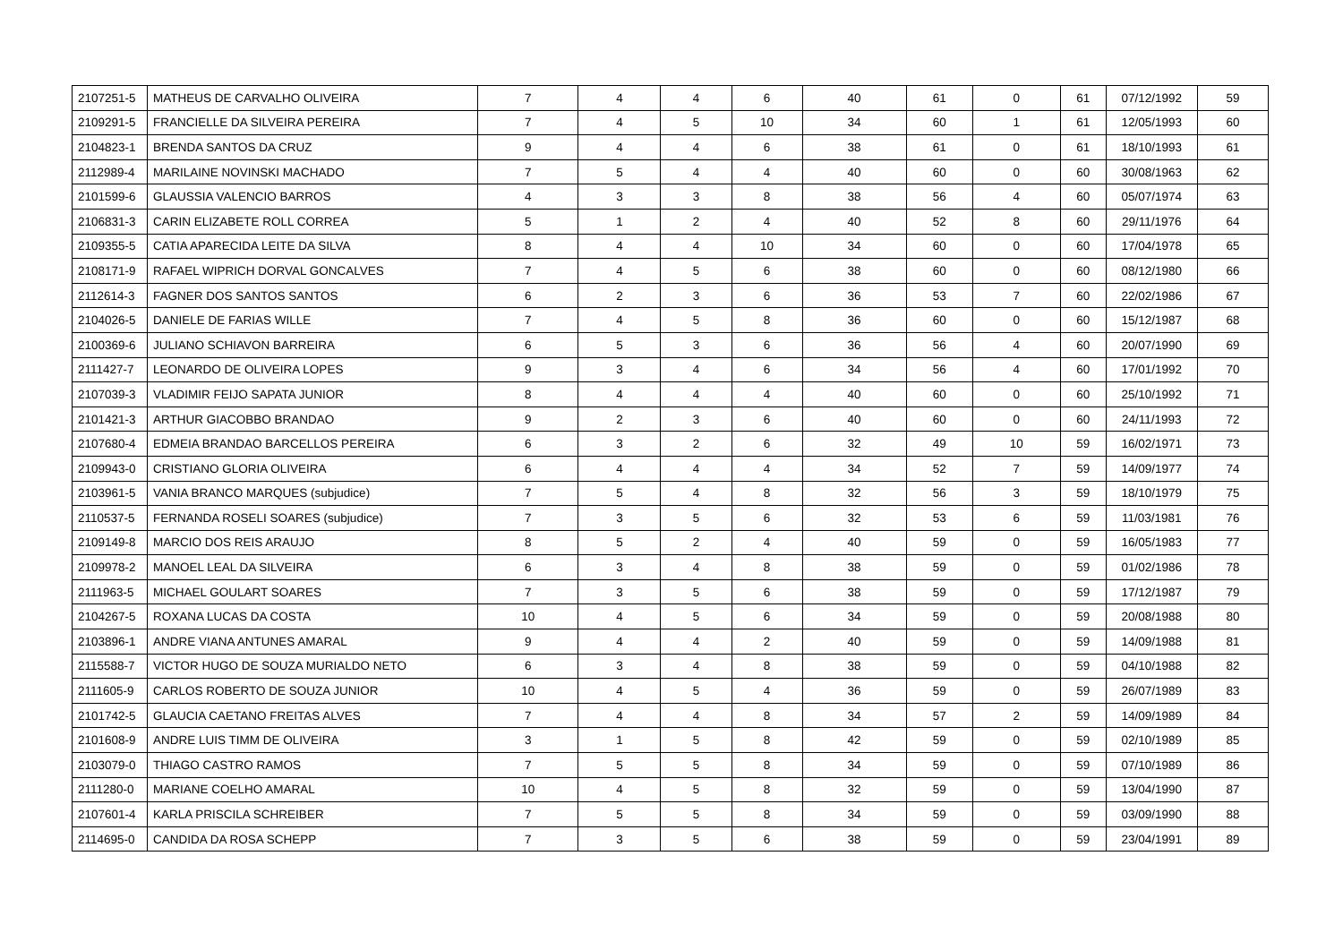| 2107251-5 | MATHEUS DE CARVALHO OLIVEIRA | 7 | 4 | 4 | 6 | 40 | 61 | 0 | 61 | 07/12/1992 | 59 |
| 2109291-5 | FRANCIELLE DA SILVEIRA PEREIRA | 7 | 4 | 5 | 10 | 34 | 60 | 1 | 61 | 12/05/1993 | 60 |
| 2104823-1 | BRENDA SANTOS DA CRUZ | 9 | 4 | 4 | 6 | 38 | 61 | 0 | 61 | 18/10/1993 | 61 |
| 2112989-4 | MARILAINE NOVINSKI MACHADO | 7 | 5 | 4 | 4 | 40 | 60 | 0 | 60 | 30/08/1963 | 62 |
| 2101599-6 | GLAUSSIA VALENCIO BARROS | 4 | 3 | 3 | 8 | 38 | 56 | 4 | 60 | 05/07/1974 | 63 |
| 2106831-3 | CARIN ELIZABETE ROLL CORREA | 5 | 1 | 2 | 4 | 40 | 52 | 8 | 60 | 29/11/1976 | 64 |
| 2109355-5 | CATIA APARECIDA LEITE DA SILVA | 8 | 4 | 4 | 10 | 34 | 60 | 0 | 60 | 17/04/1978 | 65 |
| 2108171-9 | RAFAEL WIPRICH DORVAL GONCALVES | 7 | 4 | 5 | 6 | 38 | 60 | 0 | 60 | 08/12/1980 | 66 |
| 2112614-3 | FAGNER DOS SANTOS SANTOS | 6 | 2 | 3 | 6 | 36 | 53 | 7 | 60 | 22/02/1986 | 67 |
| 2104026-5 | DANIELE DE FARIAS WILLE | 7 | 4 | 5 | 8 | 36 | 60 | 0 | 60 | 15/12/1987 | 68 |
| 2100369-6 | JULIANO SCHIAVON BARREIRA | 6 | 5 | 3 | 6 | 36 | 56 | 4 | 60 | 20/07/1990 | 69 |
| 2111427-7 | LEONARDO DE OLIVEIRA LOPES | 9 | 3 | 4 | 6 | 34 | 56 | 4 | 60 | 17/01/1992 | 70 |
| 2107039-3 | VLADIMIR FEIJO SAPATA JUNIOR | 8 | 4 | 4 | 4 | 40 | 60 | 0 | 60 | 25/10/1992 | 71 |
| 2101421-3 | ARTHUR GIACOBBO BRANDAO | 9 | 2 | 3 | 6 | 40 | 60 | 0 | 60 | 24/11/1993 | 72 |
| 2107680-4 | EDMEIA BRANDAO BARCELLOS PEREIRA | 6 | 3 | 2 | 6 | 32 | 49 | 10 | 59 | 16/02/1971 | 73 |
| 2109943-0 | CRISTIANO GLORIA OLIVEIRA | 6 | 4 | 4 | 4 | 34 | 52 | 7 | 59 | 14/09/1977 | 74 |
| 2103961-5 | VANIA BRANCO MARQUES (subjudice) | 7 | 5 | 4 | 8 | 32 | 56 | 3 | 59 | 18/10/1979 | 75 |
| 2110537-5 | FERNANDA ROSELI SOARES (subjudice) | 7 | 3 | 5 | 6 | 32 | 53 | 6 | 59 | 11/03/1981 | 76 |
| 2109149-8 | MARCIO DOS REIS ARAUJO | 8 | 5 | 2 | 4 | 40 | 59 | 0 | 59 | 16/05/1983 | 77 |
| 2109978-2 | MANOEL LEAL DA SILVEIRA | 6 | 3 | 4 | 8 | 38 | 59 | 0 | 59 | 01/02/1986 | 78 |
| 2111963-5 | MICHAEL GOULART SOARES | 7 | 3 | 5 | 6 | 38 | 59 | 0 | 59 | 17/12/1987 | 79 |
| 2104267-5 | ROXANA LUCAS DA COSTA | 10 | 4 | 5 | 6 | 34 | 59 | 0 | 59 | 20/08/1988 | 80 |
| 2103896-1 | ANDRE VIANA ANTUNES AMARAL | 9 | 4 | 4 | 2 | 40 | 59 | 0 | 59 | 14/09/1988 | 81 |
| 2115588-7 | VICTOR HUGO DE SOUZA MURIALDO NETO | 6 | 3 | 4 | 8 | 38 | 59 | 0 | 59 | 04/10/1988 | 82 |
| 2111605-9 | CARLOS ROBERTO DE SOUZA JUNIOR | 10 | 4 | 5 | 4 | 36 | 59 | 0 | 59 | 26/07/1989 | 83 |
| 2101742-5 | GLAUCIA CAETANO FREITAS ALVES | 7 | 4 | 4 | 8 | 34 | 57 | 2 | 59 | 14/09/1989 | 84 |
| 2101608-9 | ANDRE LUIS TIMM DE OLIVEIRA | 3 | 1 | 5 | 8 | 42 | 59 | 0 | 59 | 02/10/1989 | 85 |
| 2103079-0 | THIAGO CASTRO RAMOS | 7 | 5 | 5 | 8 | 34 | 59 | 0 | 59 | 07/10/1989 | 86 |
| 2111280-0 | MARIANE COELHO AMARAL | 10 | 4 | 5 | 8 | 32 | 59 | 0 | 59 | 13/04/1990 | 87 |
| 2107601-4 | KARLA PRISCILA SCHREIBER | 7 | 5 | 5 | 8 | 34 | 59 | 0 | 59 | 03/09/1990 | 88 |
| 2114695-0 | CANDIDA DA ROSA SCHEPP | 7 | 3 | 5 | 6 | 38 | 59 | 0 | 59 | 23/04/1991 | 89 |